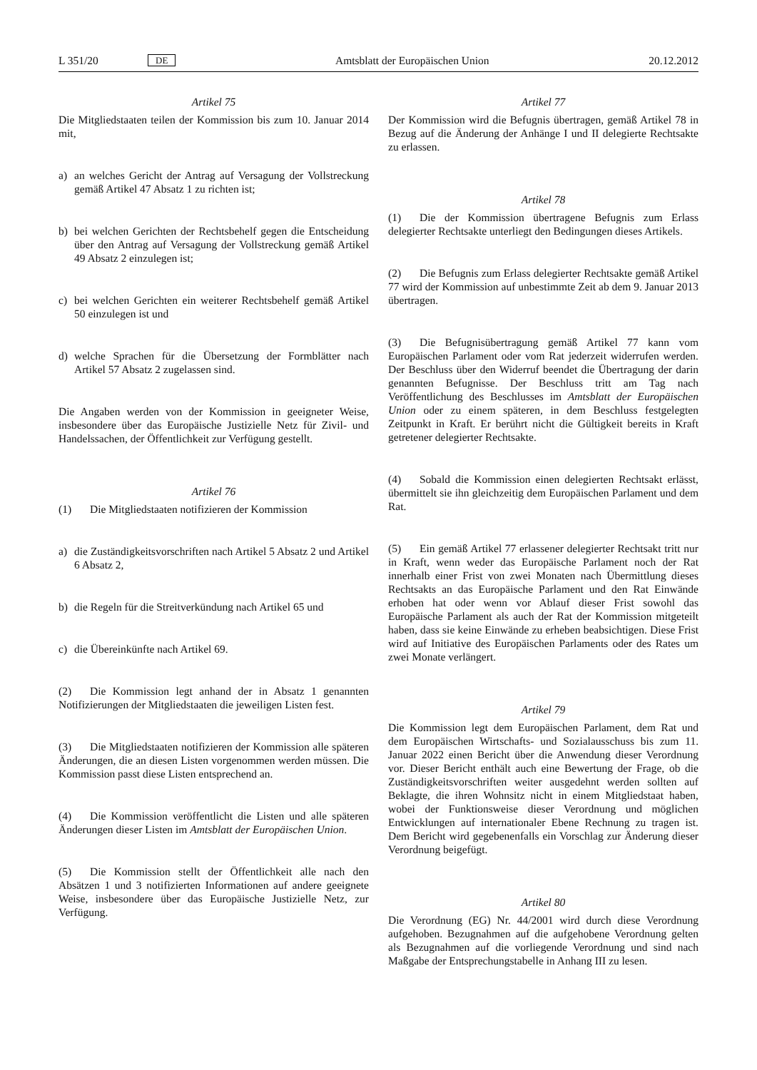L 351/20 DE Amtsblatt der Europäischen Union 20.12.2012
Artikel 75
Die Mitgliedstaaten teilen der Kommission bis zum 10. Januar 2014 mit,
a) an welches Gericht der Antrag auf Versagung der Vollstreckung gemäß Artikel 47 Absatz 1 zu richten ist;
b) bei welchen Gerichten der Rechtsbehelf gegen die Entscheidung über den Antrag auf Versagung der Vollstreckung gemäß Artikel 49 Absatz 2 einzulegen ist;
c) bei welchen Gerichten ein weiterer Rechtsbehelf gemäß Artikel 50 einzulegen ist und
d) welche Sprachen für die Übersetzung der Formblätter nach Artikel 57 Absatz 2 zugelassen sind.
Die Angaben werden von der Kommission in geeigneter Weise, insbesondere über das Europäische Justizielle Netz für Zivil- und Handelssachen, der Öffentlichkeit zur Verfügung gestellt.
Artikel 76
(1) Die Mitgliedstaaten notifizieren der Kommission
a) die Zuständigkeitsvorschriften nach Artikel 5 Absatz 2 und Artikel 6 Absatz 2,
b) die Regeln für die Streitverkündung nach Artikel 65 und
c) die Übereinkünfte nach Artikel 69.
(2) Die Kommission legt anhand der in Absatz 1 genannten Notifizierungen der Mitgliedstaaten die jeweiligen Listen fest.
(3) Die Mitgliedstaaten notifizieren der Kommission alle späteren Änderungen, die an diesen Listen vorgenommen werden müssen. Die Kommission passt diese Listen entsprechend an.
(4) Die Kommission veröffentlicht die Listen und alle späteren Änderungen dieser Listen im Amtsblatt der Europäischen Union.
(5) Die Kommission stellt der Öffentlichkeit alle nach den Absätzen 1 und 3 notifizierten Informationen auf andere geeignete Weise, insbesondere über das Europäische Justizielle Netz, zur Verfügung.
Artikel 77
Der Kommission wird die Befugnis übertragen, gemäß Artikel 78 in Bezug auf die Änderung der Anhänge I und II delegierte Rechtsakte zu erlassen.
Artikel 78
(1) Die der Kommission übertragene Befugnis zum Erlass delegierter Rechtsakte unterliegt den Bedingungen dieses Artikels.
(2) Die Befugnis zum Erlass delegierter Rechtsakte gemäß Artikel 77 wird der Kommission auf unbestimmte Zeit ab dem 9. Januar 2013 übertragen.
(3) Die Befugnisübertragung gemäß Artikel 77 kann vom Europäischen Parlament oder vom Rat jederzeit widerrufen werden. Der Beschluss über den Widerruf beendet die Übertragung der darin genannten Befugnisse. Der Beschluss tritt am Tag nach Veröffentlichung des Beschlusses im Amtsblatt der Europäischen Union oder zu einem späteren, in dem Beschluss festgelegten Zeitpunkt in Kraft. Er berührt nicht die Gültigkeit bereits in Kraft getretener delegierter Rechtsakte.
(4) Sobald die Kommission einen delegierten Rechtsakt erlässt, übermittelt sie ihn gleichzeitig dem Europäischen Parlament und dem Rat.
(5) Ein gemäß Artikel 77 erlassener delegierter Rechtsakt tritt nur in Kraft, wenn weder das Europäische Parlament noch der Rat innerhalb einer Frist von zwei Monaten nach Übermittlung dieses Rechtsakts an das Europäische Parlament und den Rat Einwände erhoben hat oder wenn vor Ablauf dieser Frist sowohl das Europäische Parlament als auch der Rat der Kommission mitgeteilt haben, dass sie keine Einwände zu erheben beabsichtigen. Diese Frist wird auf Initiative des Europäischen Parlaments oder des Rates um zwei Monate verlängert.
Artikel 79
Die Kommission legt dem Europäischen Parlament, dem Rat und dem Europäischen Wirtschafts- und Sozialausschuss bis zum 11. Januar 2022 einen Bericht über die Anwendung dieser Verordnung vor. Dieser Bericht enthält auch eine Bewertung der Frage, ob die Zuständigkeitsvorschriften weiter ausgedehnt werden sollten auf Beklagte, die ihren Wohnsitz nicht in einem Mitgliedstaat haben, wobei der Funktionsweise dieser Verordnung und möglichen Entwicklungen auf internationaler Ebene Rechnung zu tragen ist. Dem Bericht wird gegebenenfalls ein Vorschlag zur Änderung dieser Verordnung beigefügt.
Artikel 80
Die Verordnung (EG) Nr. 44/2001 wird durch diese Verordnung aufgehoben. Bezugnahmen auf die aufgehobene Verordnung gelten als Bezugnahmen auf die vorliegende Verordnung und sind nach Maßgabe der Entsprechungstabelle in Anhang III zu lesen.